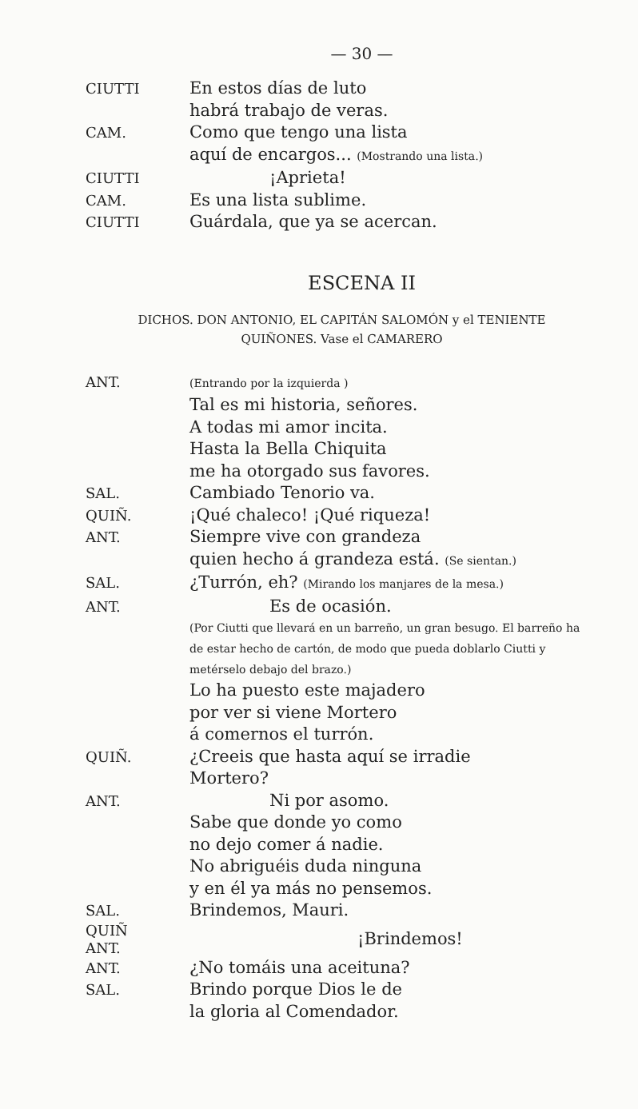— 30 —
CIUTTI
En estos días de luto
habrá trabajo de veras.
CAM.
Como que tengo una lista
aquí de encargos... (Mostrando una lista.)
CIUTTI
¡Aprieta!
CAM.
Es una lista sublime.
CIUTTI
Guárdala, que ya se acercan.
ESCENA II
DICHOS. DON ANTONIO, EL CAPITÁN SALOMÓN y el TENIENTE
QUIÑONES. Vase el CAMARERO
ANT.
(Entrando por la izquierda )
Tal es mi historia, señores.
A todas mi amor incita.
Hasta la Bella Chiquita
me ha otorgado sus favores.
SAL.
Cambiado Tenorio va.
QUIÑ.
¡Qué chaleco! ¡Qué riqueza!
ANT.
Siempre vive con grandeza
quien hecho á grandeza está. (Se sientan.)
SAL.
¿Turrón, eh? (Mirando los manjares de la mesa.)
ANT.
Es de ocasión.
(Por Ciutti que llevará en un barreño, un gran besugo. El barreño ha de estar hecho de cartón, de modo que pueda doblarlo Ciutti y metérselo debajo del brazo.)
Lo ha puesto este majadero
por ver si viene Mortero
á comernos el turrón.
QUIÑ.
¿Creeis que hasta aquí se irradie
Mortero?
ANT.
Ni por asomo.
Sabe que donde yo como
no dejo comer á nadie.
No abriguéis duda ninguna
y en él ya más no pensemos.
SAL.
Brindemos, Mauri.
QUIÑ
ANT.
¡Brindemos!
ANT.
¿No tomáis una aceituna?
SAL.
Brindo porque Dios le de
la gloria al Comendador.